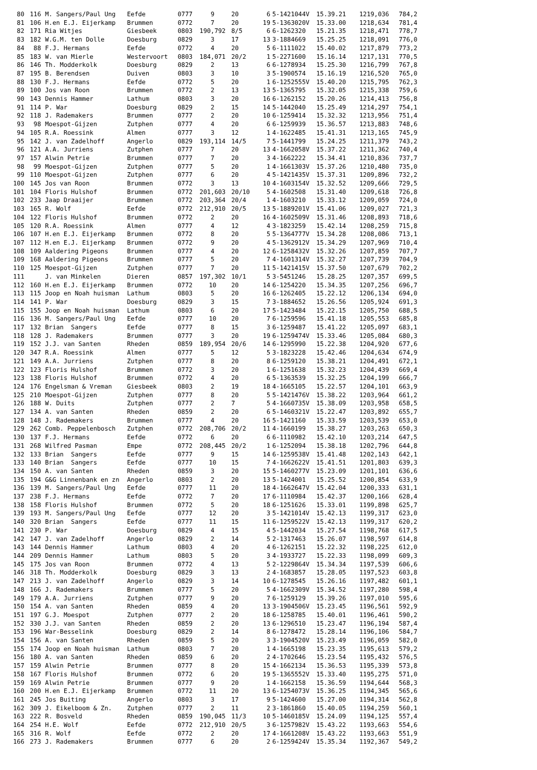| 80 | 116 | M. Sangers/Paul Ung | Eefde | 0777 | 9 | 20 | 6 | 5-1421044V | 15.39.21 | 1219,036 | 784,2 |
| 81 | 106 | H.en E.J. Eijerkamp | Brummen | 0772 | 7 | 20 | 19 | 5-1363020V | 15.33.00 | 1218,634 | 781,4 |
| 82 | 171 | Ria Witjes | Giesbeek | 0803 | 190,792 | 8/5 | 6 | 6-1262320 | 15.21.35 | 1218,471 | 778,7 |
| 83 | 182 | W.G.M. ten Dolle | Doesburg | 0829 | 3 | 17 | 13 | 3-1884669 | 15.25.25 | 1218,091 | 776,0 |
| 84 | 88 | F.J. Hermans | Eefde | 0772 | 4 | 20 | 5 | 6-1111022 | 15.40.02 | 1217,879 | 773,2 |
| 85 | 183 | W. van Mierle | Westervoort | 0803 | 184,071 | 20/2 | 1 | 5-2271600 | 15.16.14 | 1217,131 | 770,5 |
| 86 | 146 | Th. Modderkolk | Doesburg | 0829 | 2 | 13 | 6 | 6-1278934 | 15.25.30 | 1216,799 | 767,8 |
| 87 | 195 | B. Berendsen | Duiven | 0803 | 3 | 10 | 3 | 5-1900574 | 15.16.19 | 1216,520 | 765,0 |
| 88 | 130 | F.J. Hermans | Eefde | 0772 | 5 | 20 | 1 | 6-1252555V | 15.40.20 | 1215,795 | 762,3 |
| 89 | 100 | Jos van Roon | Brummen | 0772 | 2 | 13 | 13 | 5-1365795 | 15.32.05 | 1215,338 | 759,6 |
| 90 | 143 | Dennis Hammer | Lathum | 0803 | 3 | 20 | 16 | 6-1262152 | 15.20.26 | 1214,413 | 756,8 |
| 91 | 114 | P. War | Doesburg | 0829 | 2 | 15 | 14 | 5-1442040 | 15.25.49 | 1214,297 | 754,1 |
| 92 | 118 | J. Rademakers | Brummen | 0777 | 2 | 20 | 10 | 6-1259414 | 15.32.32 | 1213,956 | 751,4 |
| 93 | 98 | Moespot-Gijzen | Zutphen | 0777 | 4 | 20 | 6 | 6-1259939 | 15.36.57 | 1213,883 | 748,6 |
| 94 | 105 | R.A. Roessink | Almen | 0777 | 3 | 12 | 1 | 4-1622485 | 15.41.31 | 1213,165 | 745,9 |
| 95 | 142 | J. van Zadelhoff | Angerlo | 0829 | 193,114 | 14/5 | 7 | 5-1441799 | 15.24.25 | 1211,379 | 743,2 |
| 96 | 121 | A.A. Jurriens | Zutphen | 0777 | 7 | 20 | 13 | 4-1662058V | 15.37.22 | 1211,362 | 740,4 |
| 97 | 157 | Alwin Petrie | Brummen | 0777 | 7 | 20 | 3 | 4-1662222 | 15.34.41 | 1210,836 | 737,7 |
| 98 | 99 | Moespot-Gijzen | Zutphen | 0777 | 5 | 20 | 1 | 4-1661303V | 15.37.26 | 1210,480 | 735,0 |
| 99 | 110 | Moespot-Gijzen | Zutphen | 0777 | 6 | 20 | 4 | 5-1421435V | 15.37.31 | 1209,896 | 732,2 |
| 100 | 145 | Jos van Roon | Brummen | 0772 | 3 | 13 | 10 | 4-1603154V | 15.32.52 | 1209,666 | 729,5 |
| 101 | 104 | Floris Hulshof | Brummen | 0772 | 201,603 | 20/10 | 5 | 4-1602508 | 15.31.40 | 1209,618 | 726,8 |
| 102 | 233 | Jaap Draaijer | Brummen | 0772 | 203,364 | 20/4 | 1 | 4-1603210 | 15.33.12 | 1209,059 | 724,0 |
| 103 | 165 | R. Wolf | Eefde | 0772 | 212,910 | 20/5 | 13 | 5-1889201V | 15.41.06 | 1209,027 | 721,3 |
| 104 | 122 | Floris Hulshof | Brummen | 0772 | 2 | 20 | 16 | 4-1602509V | 15.31.46 | 1208,893 | 718,6 |
| 105 | 120 | R.A. Roessink | Almen | 0777 | 4 | 12 | 4 | 3-1823259 | 15.42.14 | 1208,259 | 715,8 |
| 106 | 107 | H.en E.J. Eijerkamp | Brummen | 0772 | 8 | 20 | 5 | 5-1364777V | 15.34.28 | 1208,086 | 713,1 |
| 107 | 112 | H.en E.J. Eijerkamp | Brummen | 0772 | 9 | 20 | 4 | 5-1362912V | 15.34.29 | 1207,969 | 710,4 |
| 108 | 109 | Aaldering Pigeons | Brummen | 0777 | 4 | 20 | 12 | 6-1258432V | 15.32.26 | 1207,859 | 707,7 |
| 109 | 168 | Aaldering Pigeons | Brummen | 0777 | 5 | 20 | 7 | 4-1601314V | 15.32.27 | 1207,739 | 704,9 |
| 110 | 125 | Moespot-Gijzen | Zutphen | 0777 | 7 | 20 | 11 | 5-1421415V | 15.37.50 | 1207,679 | 702,2 |
| 111 | | J. van Minkelen | Dieren | 0857 | 197,302 | 10/1 | 5 | 3-5451246 | 15.28.25 | 1207,357 | 699,5 |
| 112 | 160 | H.en E.J. Eijerkamp | Brummen | 0772 | 10 | 20 | 14 | 6-1254220 | 15.34.35 | 1207,256 | 696,7 |
| 113 | 115 | Joop en Noah huisman | Lathum | 0803 | 5 | 20 | 16 | 6-1262405 | 15.22.12 | 1206,134 | 694,0 |
| 114 | 141 | P. War | Doesburg | 0829 | 3 | 15 | 7 | 3-1884652 | 15.26.56 | 1205,924 | 691,3 |
| 115 | 155 | Joop en Noah huisman | Lathum | 0803 | 6 | 20 | 17 | 5-1423484 | 15.22.15 | 1205,750 | 688,5 |
| 116 | 136 | M. Sangers/Paul Ung | Eefde | 0777 | 10 | 20 | 7 | 6-1259596 | 15.41.18 | 1205,553 | 685,8 |
| 117 | 132 | Brian Sangers | Eefde | 0777 | 8 | 15 | 3 | 6-1259487 | 15.41.22 | 1205,097 | 683,1 |
| 118 | 128 | J. Rademakers | Brummen | 0777 | 3 | 20 | 19 | 6-1259474V | 15.33.46 | 1205,084 | 680,3 |
| 119 | 152 | J.J. van Santen | Rheden | 0859 | 189,954 | 20/6 | 14 | 6-1295990 | 15.22.38 | 1204,920 | 677,6 |
| 120 | 347 | R.A. Roessink | Almen | 0777 | 5 | 12 | 5 | 3-1823228 | 15.42.46 | 1204,634 | 674,9 |
| 121 | 149 | A.A. Jurriens | Zutphen | 0777 | 8 | 20 | 8 | 6-1259120 | 15.38.21 | 1204,491 | 672,1 |
| 122 | 123 | Floris Hulshof | Brummen | 0772 | 3 | 20 | 1 | 6-1251638 | 15.32.23 | 1204,439 | 669,4 |
| 123 | 138 | Floris Hulshof | Brummen | 0772 | 4 | 20 | 6 | 5-1363539 | 15.32.25 | 1204,199 | 666,7 |
| 124 | 176 | Engelsman & Vreman | Giesbeek | 0803 | 2 | 19 | 18 | 4-1665105 | 15.22.57 | 1204,101 | 663,9 |
| 125 | 210 | Moespot-Gijzen | Zutphen | 0777 | 8 | 20 | 5 | 5-1421476V | 15.38.22 | 1203,964 | 661,2 |
| 126 | 188 | W. Duits | Zutphen | 0777 | 2 | 7 | 5 | 4-1660735V | 15.38.09 | 1203,958 | 658,5 |
| 127 | 134 | A. van Santen | Rheden | 0859 | 2 | 20 | 6 | 5-1460321V | 15.22.47 | 1203,892 | 655,7 |
| 128 | 148 | J. Rademakers | Brummen | 0777 | 4 | 20 | 16 | 5-1421160 | 15.33.59 | 1203,539 | 653,0 |
| 129 | 262 | Comb. Peppelenbosch | Zutphen | 0772 | 208,706 | 20/2 | 11 | 4-1660199 | 15.38.27 | 1203,263 | 650,3 |
| 130 | 137 | F.J. Hermans | Eefde | 0772 | 6 | 20 | 6 | 6-1110982 | 15.42.10 | 1203,214 | 647,5 |
| 131 | 268 | Wilfred Pasman | Empe | 0772 | 208,445 | 20/2 | 1 | 6-1252094 | 15.38.18 | 1202,796 | 644,8 |
| 132 | 133 | Brian Sangers | Eefde | 0777 | 9 | 15 | 14 | 6-1259538V | 15.41.48 | 1202,143 | 642,1 |
| 133 | 140 | Brian Sangers | Eefde | 0777 | 10 | 15 | 7 | 4-1662622V | 15.41.51 | 1201,803 | 639,3 |
| 134 | 150 | A. van Santen | Rheden | 0859 | 3 | 20 | 15 | 5-1460277V | 15.23.09 | 1201,101 | 636,6 |
| 135 | 194 | G&G Linnenbank en zn | Angerlo | 0803 | 2 | 20 | 13 | 5-1424001 | 15.25.52 | 1200,854 | 633,9 |
| 136 | 139 | M. Sangers/Paul Ung | Eefde | 0777 | 11 | 20 | 18 | 4-1662647V | 15.42.04 | 1200,333 | 631,1 |
| 137 | 238 | F.J. Hermans | Eefde | 0772 | 7 | 20 | 17 | 6-1110984 | 15.42.37 | 1200,166 | 628,4 |
| 138 | 158 | Floris Hulshof | Brummen | 0772 | 5 | 20 | 18 | 6-1251626 | 15.33.01 | 1199,898 | 625,7 |
| 139 | 193 | M. Sangers/Paul Ung | Eefde | 0777 | 12 | 20 | 3 | 5-1421014V | 15.42.13 | 1199,317 | 623,0 |
| 140 | 320 | Brian Sangers | Eefde | 0777 | 11 | 15 | 11 | 6-1259522V | 15.42.13 | 1199,317 | 620,2 |
| 141 | 230 | P. War | Doesburg | 0829 | 4 | 15 | 4 | 5-1442034 | 15.27.54 | 1198,768 | 617,5 |
| 142 | 147 | J. van Zadelhoff | Angerlo | 0829 | 2 | 14 | 5 | 2-1317463 | 15.26.07 | 1198,597 | 614,8 |
| 143 | 144 | Dennis Hammer | Lathum | 0803 | 4 | 20 | 4 | 6-1262151 | 15.22.32 | 1198,225 | 612,0 |
| 144 | 209 | Dennis Hammer | Lathum | 0803 | 5 | 20 | 3 | 4-1933727 | 15.22.33 | 1198,099 | 609,3 |
| 145 | 175 | Jos van Roon | Brummen | 0772 | 4 | 13 | 5 | 2-1229864V | 15.34.34 | 1197,539 | 606,6 |
| 146 | 318 | Th. Modderkolk | Doesburg | 0829 | 3 | 13 | 2 | 4-1683857 | 15.28.05 | 1197,523 | 603,8 |
| 147 | 213 | J. van Zadelhoff | Angerlo | 0829 | 3 | 14 | 10 | 6-1278545 | 15.26.16 | 1197,482 | 601,1 |
| 148 | 166 | J. Rademakers | Brummen | 0777 | 5 | 20 | 5 | 4-1662309V | 15.34.52 | 1197,280 | 598,4 |
| 149 | 179 | A.A. Jurriens | Zutphen | 0777 | 9 | 20 | 7 | 6-1259129 | 15.39.26 | 1197,010 | 595,6 |
| 150 | 154 | A. van Santen | Rheden | 0859 | 4 | 20 | 13 | 3-1904506V | 15.23.45 | 1196,561 | 592,9 |
| 151 | 197 | G.J. Moespot | Zutphen | 0777 | 2 | 20 | 18 | 6-1258785 | 15.40.01 | 1196,461 | 590,2 |
| 152 | 330 | J.J. van Santen | Rheden | 0859 | 2 | 20 | 13 | 6-1296510 | 15.23.47 | 1196,194 | 587,4 |
| 153 | 196 | War-Besselink | Doesburg | 0829 | 2 | 14 | 8 | 6-1278472 | 15.28.14 | 1196,106 | 584,7 |
| 154 | 156 | A. van Santen | Rheden | 0859 | 5 | 20 | 3 | 3-1904520V | 15.23.49 | 1196,059 | 582,0 |
| 155 | 174 | Joop en Noah huisman | Lathum | 0803 | 7 | 20 | 1 | 4-1665198 | 15.23.35 | 1195,613 | 579,2 |
| 156 | 180 | A. van Santen | Rheden | 0859 | 6 | 20 | 2 | 4-1702646 | 15.23.54 | 1195,432 | 576,5 |
| 157 | 159 | Alwin Petrie | Brummen | 0777 | 8 | 20 | 15 | 4-1662134 | 15.36.53 | 1195,339 | 573,8 |
| 158 | 167 | Floris Hulshof | Brummen | 0772 | 6 | 20 | 19 | 5-1365552V | 15.33.40 | 1195,275 | 571,0 |
| 159 | 169 | Alwin Petrie | Brummen | 0777 | 9 | 20 | 1 | 4-1662158 | 15.36.59 | 1194,644 | 568,3 |
| 160 | 200 | H.en E.J. Eijerkamp | Brummen | 0772 | 11 | 20 | 13 | 6-1254073V | 15.36.25 | 1194,345 | 565,6 |
| 161 | 245 | Jos Buiting | Angerlo | 0803 | 3 | 17 | 9 | 5-1424600 | 15.27.00 | 1194,314 | 562,8 |
| 162 | 309 | J. Eikelboom & Zn. | Zutphen | 0777 | 2 | 11 | 2 | 3-1861860 | 15.40.05 | 1194,259 | 560,1 |
| 163 | 222 | R. Bosveld | Rheden | 0859 | 190,045 | 11/3 | 10 | 5-1460185V | 15.24.09 | 1194,125 | 557,4 |
| 164 | 254 | H.E. Wolf | Eefde | 0772 | 212,910 | 20/5 | 3 | 6-1257982V | 15.43.22 | 1193,663 | 554,6 |
| 165 | 316 | R. Wolf | Eefde | 0772 | 2 | 20 | 17 | 4-1661208V | 15.43.22 | 1193,663 | 551,9 |
| 166 | 273 | J. Rademakers | Brummen | 0777 | 6 | 20 | 2 | 6-1259424V | 15.35.34 | 1192,367 | 549,2 |